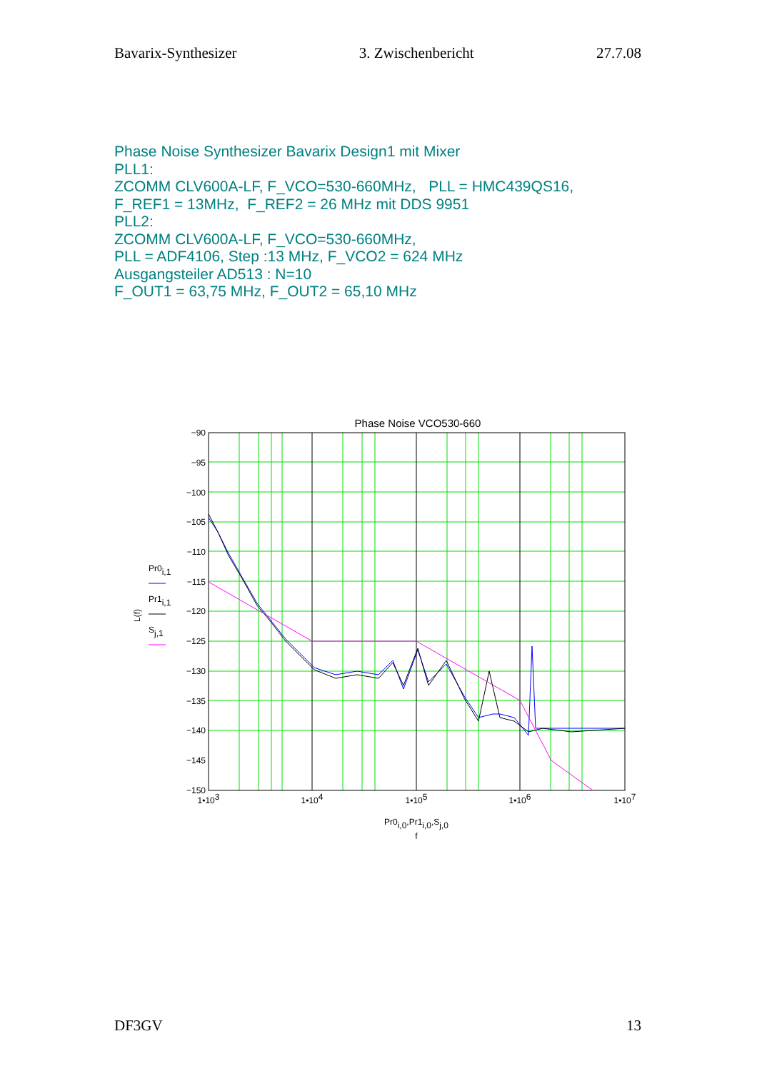Bavarix-Synthesizer 3. Zwischenbericht 27.7.08
Phase Noise Synthesizer Bavarix Design1 mit Mixer
PLL1:
ZCOMM CLV600A-LF, F_VCO=530-660MHz, PLL = HMC439QS16,
F_REF1 = 13MHz, F_REF2 = 26 MHz mit DDS 9951
PLL2:
ZCOMM CLV600A-LF, F_VCO=530-660MHz,
PLL = ADF4106, Step :13 MHz, F_VCO2 = 624 MHz
Ausgangsteiler AD513 : N=10
F_OUT1 = 63,75 MHz, F_OUT2 = 65,10 MHz
Phase Noise VCO530-660
−90
−95
−100
−105
−110
−115
−120
−125
−130
−135
−140
−145
−150
1•103
1•104
1•105
1•106
1•107
Pr0i,0,Pr1i,0,Sj,0
f
L(f)
Pr0i,1
Pr1i,1
Sj,1
DF3GV 13